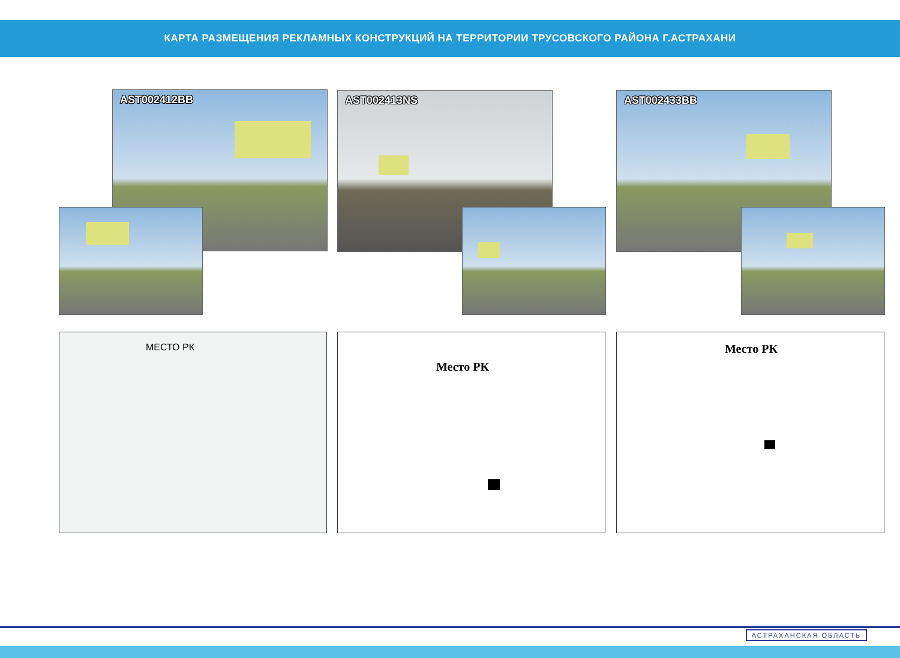КАРТА РАЗМЕЩЕНИЯ РЕКЛАМНЫХ КОНСТРУКЦИЙ НА ТЕРРИТОРИИ ТРУСОВСКОГО РАЙОНА Г.АСТРАХАНИ
AST002412BB AST002413NS AST002433BB
МЕСТО РК Место РК Место РК
АСТРАХАНСКАЯ ОБЛАСТЬ